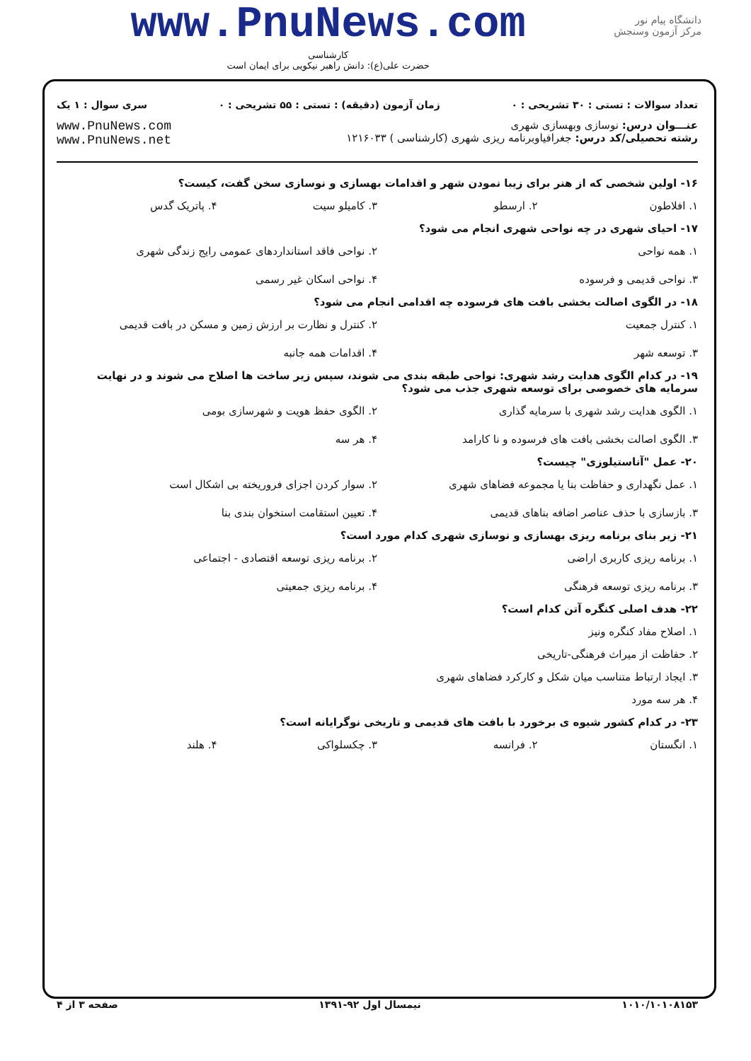دانشگاه پیام نور
مرکز آزمون وسنجش
www.PnuNews.com
کارشناسی
حضرت علی(ع): دانش راهبر نیکویی برای ایمان است
تعداد سوالات : تستی : ۳۰ تشریحی : ۰ زمان آزمون (دقیقه) : تستی : ۵۵ تشریحی : ۰ سری سوال : ۱ یک
عنـــوان درس: نوسازی وبهسازی شهری
رشته تحصیلی/کد درس: جغرافیاوبرنامه ریزی شهری (کارشناسی ) ۱۲۱۶۰۳۳
www.PnuNews.com
www.PnuNews.net
۱۶- اولین شخصی که از هنر برای زیبا نمودن شهر و اقدامات بهسازی و نوسازی سخن گفت، کیست؟
۱. افلاطون ۲. ارسطو ۳. کامیلو سیت ۴. پاتریک گدس
۱۷- احیای شهری در چه نواحی شهری انجام می شود؟
۱. همه نواحی ۲. نواحی فاقد استانداردهای عمومی رایج زندگی شهری ۳. نواحی قدیمی و فرسوده ۴. نواحی اسکان غیر رسمی
۱۸- در الگوی اصالت بخشی بافت های فرسوده چه اقدامی انجام می شود؟
۱. کنترل جمعیت ۲. کنترل و نظارت بر ارزش زمین و مسکن در بافت قدیمی ۳. توسعه شهر ۴. اقدامات همه جانبه
۱۹- در کدام الگوی هدایت رشد شهری: نواحی طبقه بندی می شوند، سپس زیر ساخت ها اصلاح می شوند و در نهایت سرمایه های خصوصی برای توسعه شهری جذب می شود؟
۱. الگوی هدایت رشد شهری با سرمایه گذاری ۲. الگوی حفظ هویت و شهرسازی بومی ۳. الگوی اصالت بخشی بافت های فرسوده و نا کارامد ۴. هر سه
۲۰- عمل "آناستیلوزی" چیست؟
۱. عمل نگهداری و حفاظت بنا یا مجموعه فضاهای شهری ۲. سوار کردن اجزای فروریخته بی اشکال است ۳. بازسازی با حذف عناصر اضافه بناهای قدیمی ۴. تعیین استقامت استخوان بندی بنا
۲۱- زیر بنای برنامه ریزی بهسازی و نوسازی شهری کدام مورد است؟
۱. برنامه ریزی کاربری اراضی ۲. برنامه ریزی توسعه اقتصادی - اجتماعی ۳. برنامه ریزی توسعه فرهنگی ۴. برنامه ریزی جمعیتی
۲۲- هدف اصلی کنگره آتن کدام است؟
۱. اصلاح مفاد کنگره ونیز
۲. حفاظت از میراث فرهنگی-تاریخی
۳. ایجاد ارتباط متناسب میان شکل و کارکرد فضاهای شهری
۴. هر سه مورد
۲۳- در کدام کشور شیوه ی برخورد با بافت های قدیمی و تاریخی نوگرایانه است؟
۱. انگستان ۲. فرانسه ۳. چکسلواکی ۴. هلند
۱۰۱۰/۱۰۱۰۸۱۵۳ نیمسال اول ۹۲-۱۳۹۱ صفحه ۳ از ۴